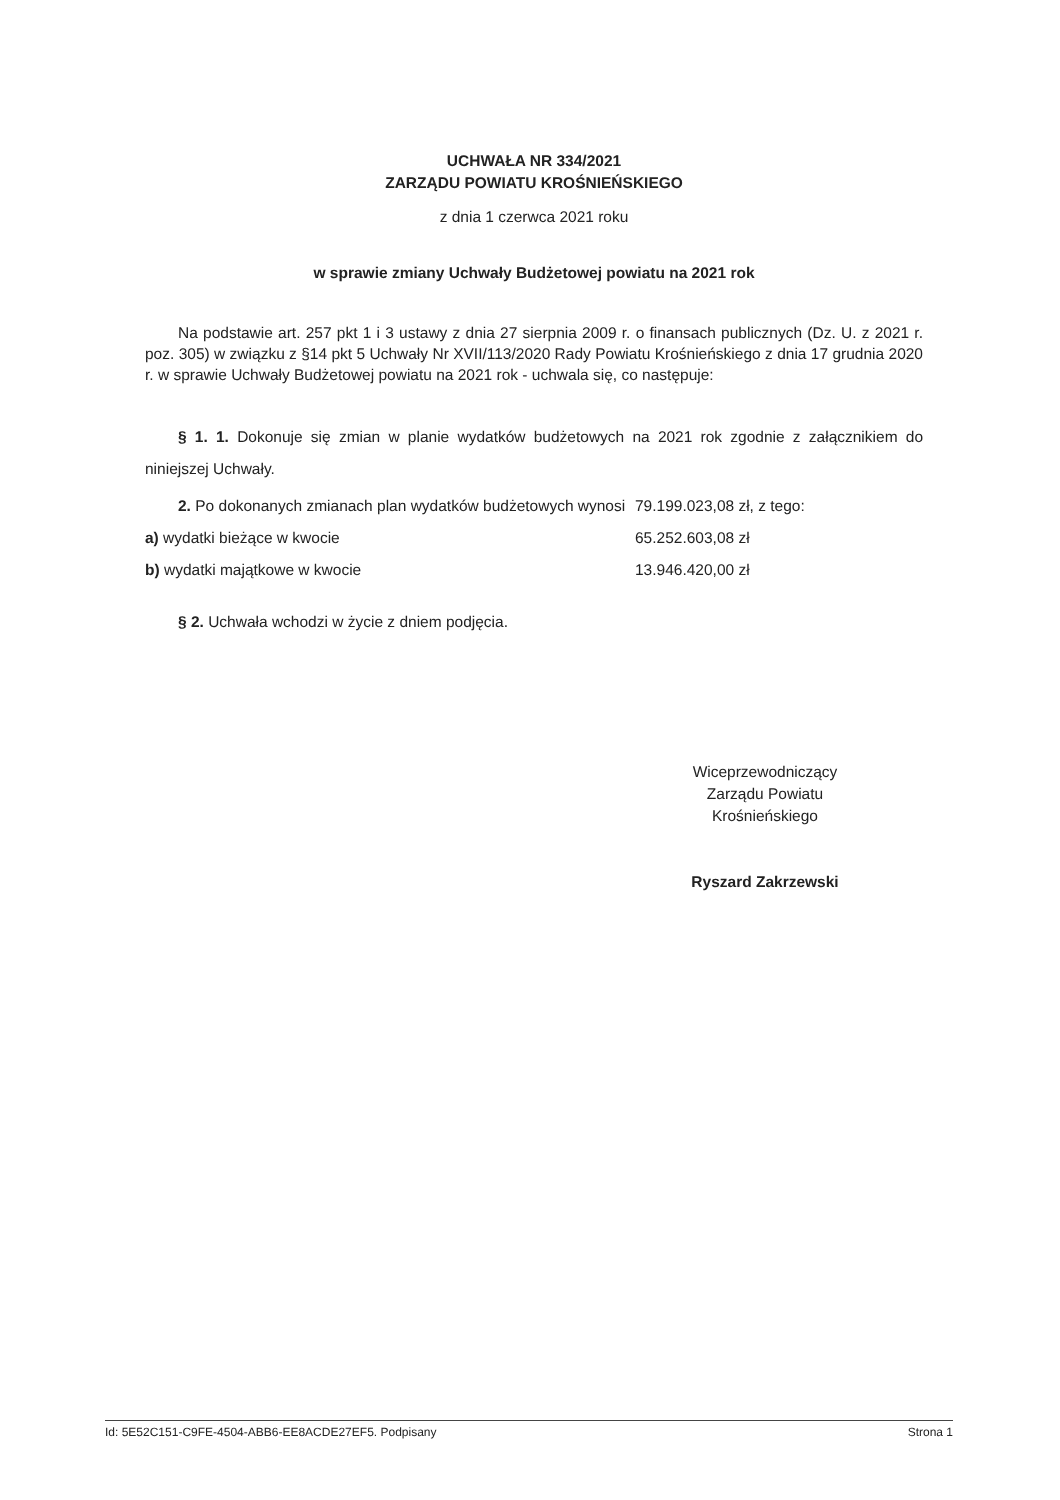UCHWAŁA NR 334/2021
ZARZĄDU POWIATU KROŚNIEŃSKIEGO
z dnia 1 czerwca 2021 roku
w sprawie zmiany Uchwały Budżetowej powiatu na 2021 rok
Na podstawie art. 257 pkt 1 i 3 ustawy z dnia 27 sierpnia 2009 r. o finansach publicznych (Dz. U. z 2021 r. poz. 305) w związku z §14 pkt 5 Uchwały Nr XVII/113/2020 Rady Powiatu Krośnieńskiego z dnia 17 grudnia 2020 r. w sprawie Uchwały Budżetowej powiatu na 2021 rok - uchwala się, co następuje:
§ 1. 1. Dokonuje się zmian w planie wydatków budżetowych na 2021 rok zgodnie z załącznikiem do niniejszej Uchwały.
2. Po dokonanych zmianach plan wydatków budżetowych wynosi 79.199.023,08 zł, z tego:
a) wydatki bieżące w kwocie 65.252.603,08 zł
b) wydatki majątkowe w kwocie 13.946.420,00 zł
§ 2. Uchwała wchodzi w życie z dniem podjęcia.
Wiceprzewodniczący
Zarządu Powiatu
Krośnieńskiego
Ryszard Zakrzewski
Id: 5E52C151-C9FE-4504-ABB6-EE8ACDE27EF5. Podpisany Strona 1